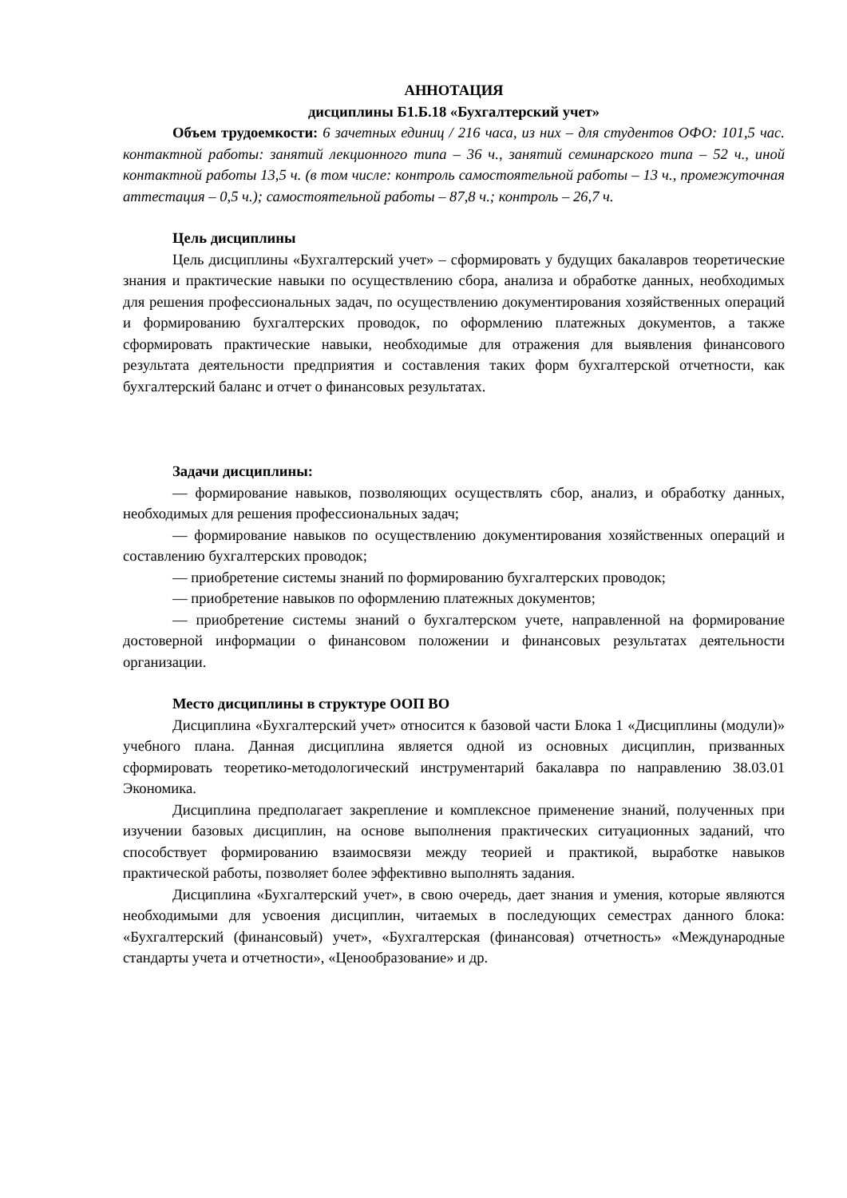АННОТАЦИЯ
дисциплины Б1.Б.18 «Бухгалтерский учет»
Объем трудоемкости: 6 зачетных единиц / 216 часа, из них – для студентов ОФО: 101,5 час. контактной работы: занятий лекционного типа – 36 ч., занятий семинарского типа – 52 ч., иной контактной работы 13,5 ч. (в том числе: контроль самостоятельной работы – 13 ч., промежуточная аттестация – 0,5 ч.); самостоятельной работы – 87,8 ч.; контроль – 26,7 ч.
Цель дисциплины
Цель дисциплины «Бухгалтерский учет» – сформировать у будущих бакалавров теоретические знания и практические навыки по осуществлению сбора, анализа и обработке данных, необходимых для решения профессиональных задач, по осуществлению документирования хозяйственных операций и формированию бухгалтерских проводок, по оформлению платежных документов, а также сформировать практические навыки, необходимые для отражения для выявления финансового результата деятельности предприятия и составления таких форм бухгалтерской отчетности, как бухгалтерский баланс и отчет о финансовых результатах.
Задачи дисциплины:
— формирование навыков, позволяющих осуществлять сбор, анализ, и обработку данных, необходимых для решения профессиональных задач;
— формирование навыков по осуществлению документирования хозяйственных операций и составлению бухгалтерских проводок;
— приобретение системы знаний по формированию бухгалтерских проводок;
— приобретение навыков по оформлению платежных документов;
— приобретение системы знаний о бухгалтерском учете, направленной на формирование достоверной информации о финансовом положении и финансовых результатах деятельности организации.
Место дисциплины в структуре ООП ВО
Дисциплина «Бухгалтерский учет» относится к базовой части Блока 1 «Дисциплины (модули)» учебного плана. Данная дисциплина является одной из основных дисциплин, призванных сформировать теоретико-методологический инструментарий бакалавра по направлению 38.03.01 Экономика.
Дисциплина предполагает закрепление и комплексное применение знаний, полученных при изучении базовых дисциплин, на основе выполнения практических ситуационных заданий, что способствует формированию взаимосвязи между теорией и практикой, выработке навыков практической работы, позволяет более эффективно выполнять задания.
Дисциплина «Бухгалтерский учет», в свою очередь, дает знания и умения, которые являются необходимыми для усвоения дисциплин, читаемых в последующих семестрах данного блока: «Бухгалтерский (финансовый) учет», «Бухгалтерская (финансовая) отчетность» «Международные стандарты учета и отчетности», «Ценообразование» и др.